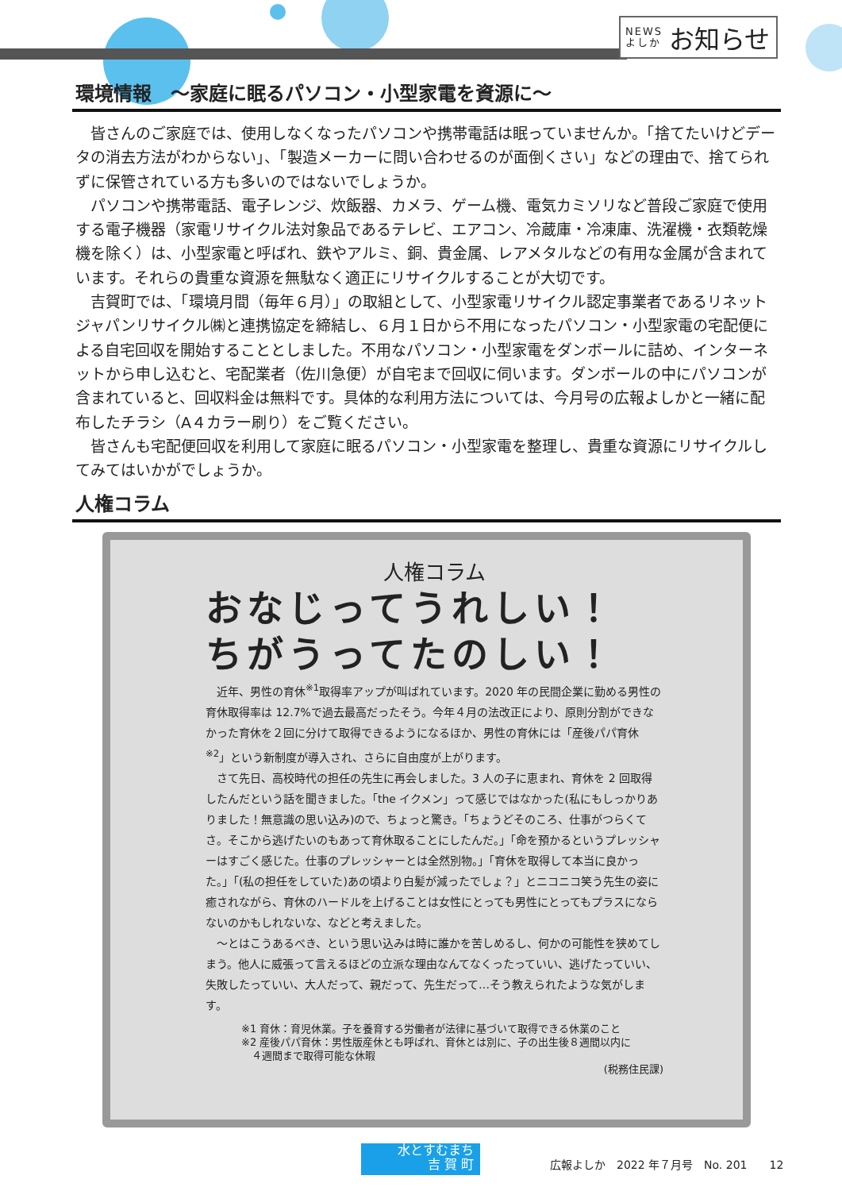NEWS
よしか お知らせ
環境情報　～家庭に眠るパソコン・小型家電を資源に～
皆さんのご家庭では、使用しなくなったパソコンや携帯電話は眠っていませんか。「捨てたいけどデータの消去方法がわからない」、「製造メーカーに問い合わせるのが面倒くさい」などの理由で、捨てられずに保管されている方も多いのではないでしょうか。
パソコンや携帯電話、電子レンジ、炊飯器、カメラ、ゲーム機、電気カミソリなど普段ご家庭で使用する電子機器（家電リサイクル法対象品であるテレビ、エアコン、冷蔵庫・冷凍庫、洗濯機・衣類乾燥機を除く）は、小型家電と呼ばれ、鉄やアルミ、銅、貴金属、レアメタルなどの有用な金属が含まれています。それらの貴重な資源を無駄なく適正にリサイクルすることが大切です。
吉賀町では、「環境月間（毎年６月）」の取組として、小型家電リサイクル認定事業者であるリネットジャパンリサイクル㈱と連携協定を締結し、６月１日から不用になったパソコン・小型家電の宅配便による自宅回収を開始することとしました。不用なパソコン・小型家電をダンボールに詰め、インターネットから申し込むと、宅配業者（佐川急便）が自宅まで回収に伺います。ダンボールの中にパソコンが含まれていると、回収料金は無料です。具体的な利用方法については、今月号の広報よしかと一緒に配布したチラシ（A４カラー刷り）をご覧ください。
皆さんも宅配便回収を利用して家庭に眠るパソコン・小型家電を整理し、貴重な資源にリサイクルしてみてはいかがでしょうか。
人権コラム
人権コラム
おなじってうれしい！
ちがうってたのしい！
近年、男性の育休<sup>※1</sup>取得率アップが叫ばれています。2020 年の民間企業に勤める男性の育休取得率は 12.7%で過去最高だったそう。今年４月の法改正により、原則分割ができなかった育休を２回に分けて取得できるようになるほか、男性の育休には「産後パパ育休<sup>※2</sup>」という新制度が導入され、さらに自由度が上がります。
さて先日、高校時代の担任の先生に再会しました。3 人の子に恵まれ、育休を 2 回取得したんだという話を聞きました。「the イクメン」って感じではなかった(私にもしっかりありました！無意識の思い込み)ので、ちょっと驚き。「ちょうどそのころ、仕事がつらくてさ。そこから逃げたいのもあって育休取ることにしたんだ。」「命を預かるというプレッシャーはすごく感じた。仕事のプレッシャーとは全然別物。」「育休を取得して本当に良かった。」「(私の担任をしていた)あの頃より白髪が減ったでしょ？」とニコニコ笑う先生の姿に癒されながら、育休のハードルを上げることは女性にとっても男性にとってもプラスにならないのかもしれないな、などと考えました。
～とはこうあるべき、という思い込みは時に誰かを苦しめるし、何かの可能性を狭めてしまう。他人に威張って言えるほどの立派な理由なんてなくったっていい、逃げたっていい、失敗したっていい、大人だって、親だって、先生だって…そう教えられたような気がします。
※1 育休：育児休業。子を養育する労働者が法律に基づいて取得できる休業のこと
※2 産後パパ育休：男性版産休とも呼ばれ、育休とは別に、子の出生後８週間以内に
　４週間まで取得可能な休暇
(税務住民課)
水とすむまち
吉 賀 町
広報よしか　2022 年７月号　No. 201　　12